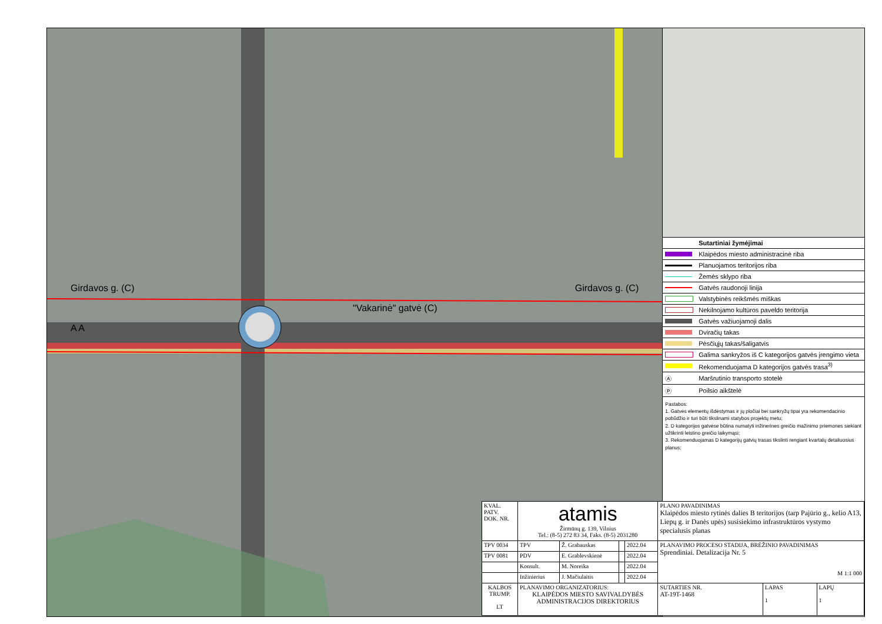Girdavos g. (C) Girdavos g. (C)
"Vakarinė" gatvė (C)
A A
| | Sutartiniai žymėjimai |
| | Klaipėdos miesto administracinė riba |
| | Planuojamos teritorijos riba |
| | Žemės sklypo riba |
| | Gatvės raudonoji linija |
| | Valstybinės reikšmės miškas |
| | Nekilnojamo kultūros paveldo teritorija |
| | Gatvės važiuojamoji dalis |
| | Dviračių takas |
| | Pėsčiųjų takas/šaligatvis |
| | Galima sankryžos iš C kategorijos gatvės įrengimo vieta |
| | Rekomenduojama D kategorijos gatvės trasa<sup>3)</sup> |
| Ⓐ | Maršrutinio transporto stotelė |
| Ⓟ | Poilsio aikštelė |
Pastabos:
1. Gatvės elementų išdėstymas ir jų pločiai bei sankryžų tipai yra rekomendacinio pobūdžio ir turi būti tikslinami statybos projektų metu;
2. D kategorijos gatvėse būtina numatyti inžinerines greičio mažinimo priemones siekiant užtikrinti leistino greičio laikymąsi;
3. Rekomenduojamas D kategorijų gatvių trasas tikslinti rengiant kvartalų detaliuosius planus;
| KVAL. PATV. DOK. NR. | atamis Žirmūnų g. 139, Vilnius Tel.: (8-5) 272 83 34, Faks. (8-5) 2031280 | | | | PLANO PAVADINIMAS Klaipėdos miesto rytinės dalies B teritorijos (tarp Pajūrio g., kelio A13, Liepų g. ir Danės upės) susisiekimo infrastruktūros vystymo specialusis planas | | |
| TPV 0034 | TPV | Ž. Grabauskas | | 2022.04 | PLANAVIMO PROCESO STADIJA, BRĖŽINIO PAVADINIMAS Sprendiniai. Detalizacija Nr. 5 M 1:1 000 | | |
| TPV 0081 | PDV | E. Grablevskienė | | 2022.04 | | | |
| | Konsult. | M. Noreika | | 2022.04 | | | |
| | Inžinierius | J. Mačiulaitis | | 2022.04 | | | |
| KALBOS TRUMP. LT | PLANAVIMO ORGANIZATORIUS: KLAIPĖDOS MIESTO SAVIVALDYBĖS ADMINISTRACIJOS DIREKTORIUS | | | | SUTARTIES NR. AT-19T-1468 | LAPAS 1 | LAPŲ 1 |